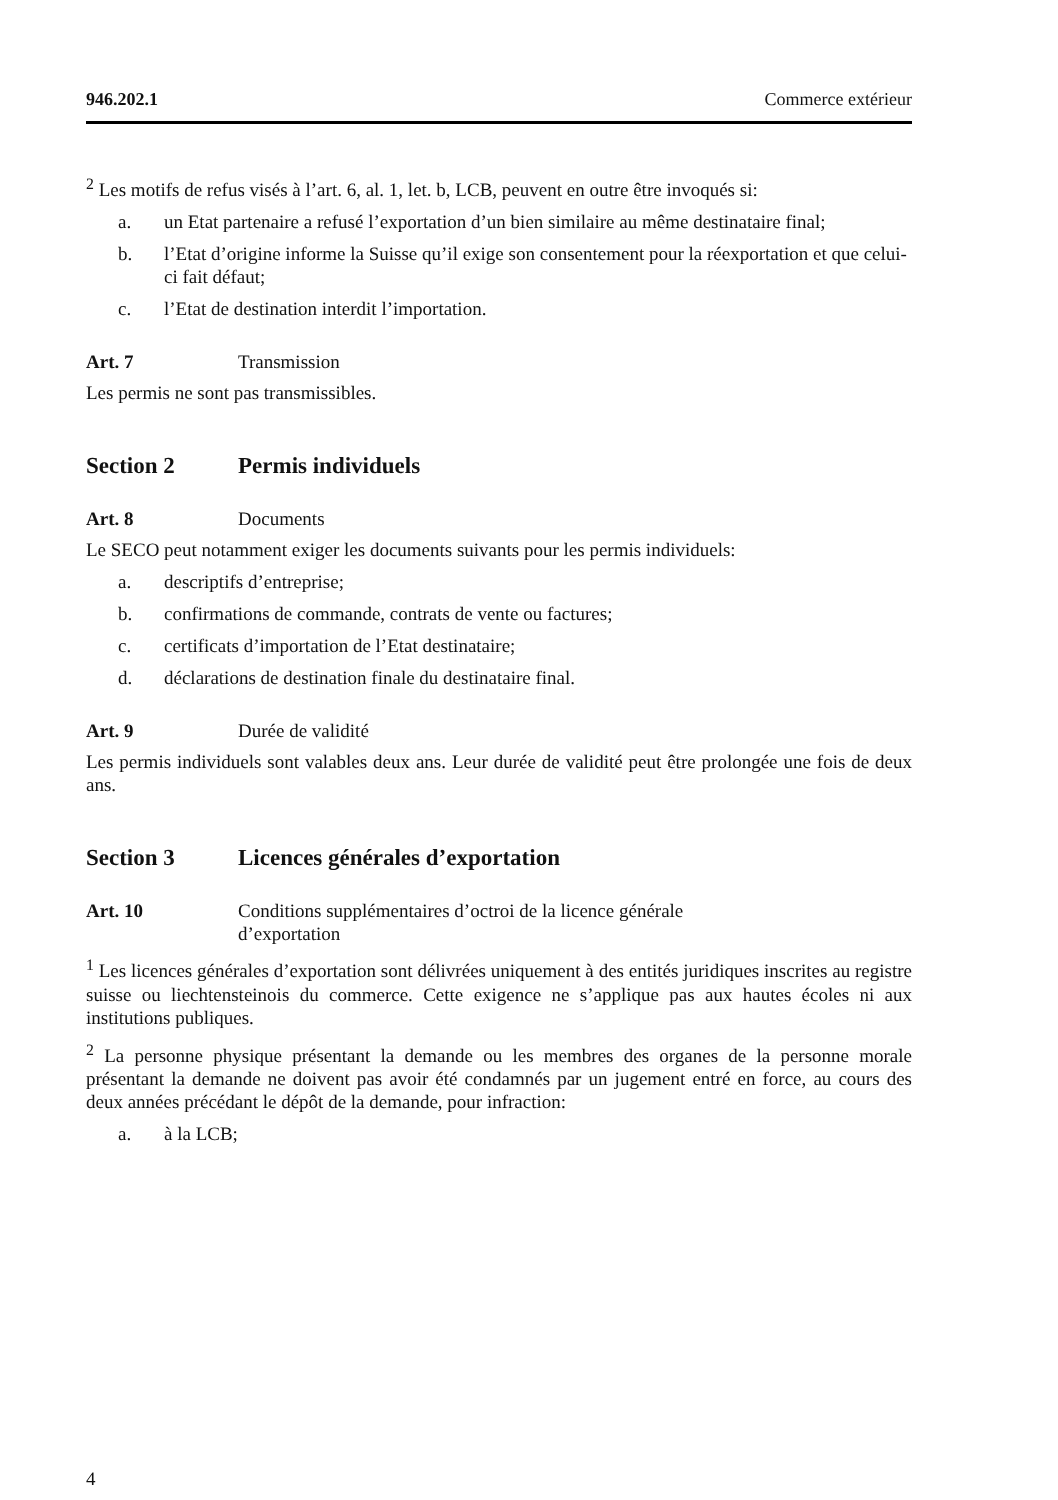946.202.1 Commerce extérieur
<sup>2</sup> Les motifs de refus visés à l’art. 6, al. 1, let. b, LCB, peuvent en outre être invoqués si:
a. un Etat partenaire a refusé l’exportation d’un bien similaire au même destinataire final;
b. l’Etat d’origine informe la Suisse qu’il exige son consentement pour la réexportation et que celui-ci fait défaut;
c. l’Etat de destination interdit l’importation.
Art. 7 Transmission
Les permis ne sont pas transmissibles.
Section 2 Permis individuels
Art. 8 Documents
Le SECO peut notamment exiger les documents suivants pour les permis individuels:
a. descriptifs d’entreprise;
b. confirmations de commande, contrats de vente ou factures;
c. certificats d’importation de l’Etat destinataire;
d. déclarations de destination finale du destinataire final.
Art. 9 Durée de validité
Les permis individuels sont valables deux ans. Leur durée de validité peut être prolongée une fois de deux ans.
Section 3 Licences générales d’exportation
Art. 10 Conditions supplémentaires d’octroi de la licence générale
d’exportation
<sup>1</sup> Les licences générales d’exportation sont délivrées uniquement à des entités juridiques inscrites au registre suisse ou liechtensteinois du commerce. Cette exigence ne s’applique pas aux hautes écoles ni aux institutions publiques.
<sup>2</sup> La personne physique présentant la demande ou les membres des organes de la personne morale présentant la demande ne doivent pas avoir été condamnés par un jugement entré en force, au cours des deux années précédant le dépôt de la demande, pour infraction:
a. à la LCB;
4